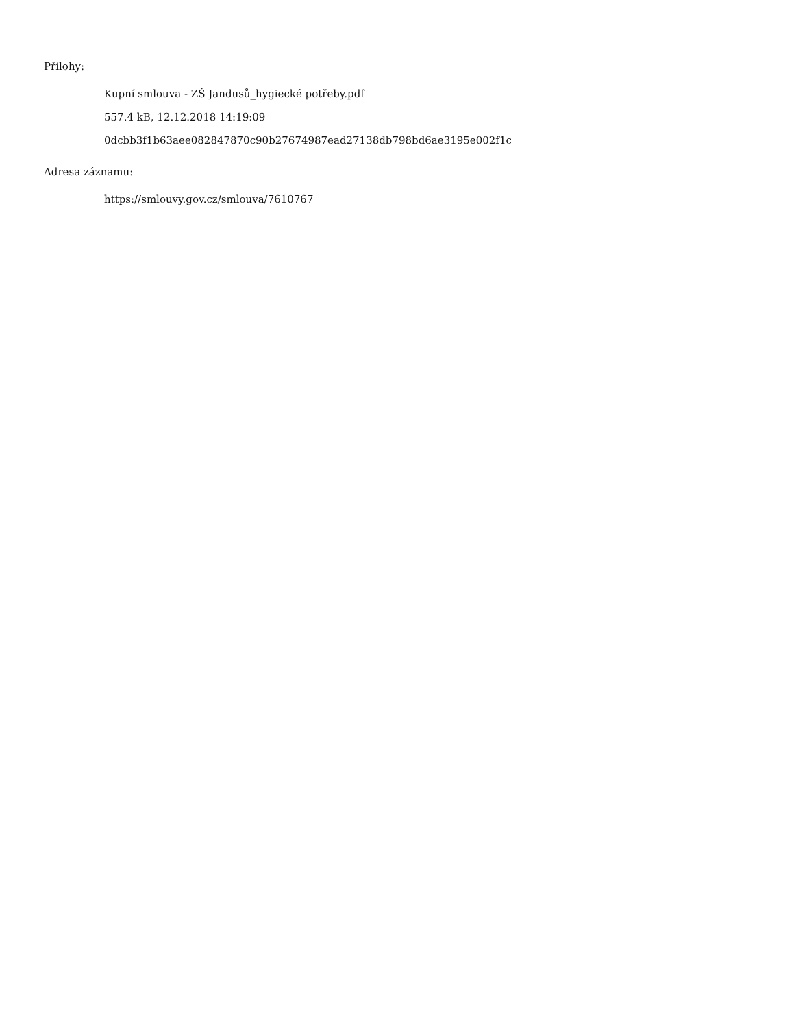Přílohy:
Kupní smlouva - ZŠ Jandusů_hygiecké potřeby.pdf
557.4 kB, 12.12.2018 14:19:09
0dcbb3f1b63aee082847870c90b27674987ead27138db798bd6ae3195e002f1c
Adresa záznamu:
https://smlouvy.gov.cz/smlouva/7610767